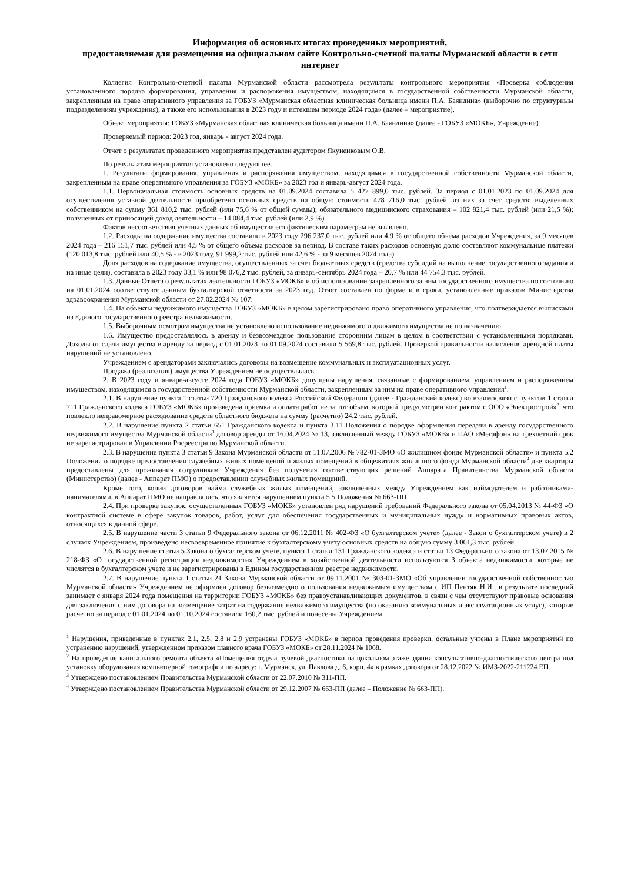Информация об основных итогах проведенных мероприятий,
предоставляемая для размещения на официальном сайте Контрольно-счетной палаты Мурманской области в сети интернет
Коллегия Контрольно-счетной палаты Мурманской области рассмотрела результаты контрольного мероприятия «Проверка соблюдения установленного порядка формирования, управления и распоряжения имуществом, находящимся в государственной собственности Мурманской области, закрепленным на праве оперативного управления за ГОБУЗ «Мурманская областная клиническая больница имени П.А. Баяндина» (выборочно по структурным подразделениям учреждения), а также его использования в 2023 году и истекшем периоде 2024 года» (далее – мероприятие).
Объект мероприятия: ГОБУЗ «Мурманская областная клиническая больница имени П.А. Баяндина» (далее - ГОБУЗ «МОКБ», Учреждение).
Проверяемый период: 2023 год, январь - август 2024 года.
Отчет о результатах проведенного мероприятия представлен аудитором Якуненковым О.В.
По результатам мероприятия установлено следующее.
1. Результаты формирования, управления и распоряжения имуществом, находящимся в государственной собственности Мурманской области, закрепленным на праве оперативного управления за ГОБУЗ «МОКБ» за 2023 год и январь-август 2024 года.
1.1. Первоначальная стоимость основных средств на 01.09.2024 составила 5 427 899,0 тыс. рублей. За период с 01.01.2023 по 01.09.2024 для осуществления уставной деятельности приобретено основных средств на общую стоимость 478 716,0 тыс. рублей, из них за счет средств: выделенных собственником на сумму 361 810,2 тыс. рублей (или 75,6 % от общей суммы); обязательного медицинского страхования – 102 821,4 тыс. рублей (или 21,5 %); полученных от приносящей доход деятельности – 14 084,4 тыс. рублей (или 2,9 %).
Фактов несоответствия учетных данных об имуществе его фактическим параметрам не выявлено.
1.2. Расходы на содержание имущества составили в 2023 году 296 237,0 тыс. рублей или 4,9 % от общего объема расходов Учреждения, за 9 месяцев 2024 года – 216 151,7 тыс. рублей или 4,5 % от общего объема расходов за период. В составе таких расходов основную долю составляют коммунальные платежи (120 013,8 тыс. рублей или 40,5 % - в 2023 году, 91 999,2 тыс. рублей или 42,6 % - за 9 месяцев 2024 года).
Доля расходов на содержание имущества, осуществленных за счет бюджетных средств (средства субсидий на выполнение государственного задания и на иные цели), составила в 2023 году 33,1 % или 98 076,2 тыс. рублей, за январь-сентябрь 2024 года – 20,7 % или 44 754,3 тыс. рублей.
1.3. Данные Отчета о результатах деятельности ГОБУЗ «МОКБ» и об использовании закрепленного за ним государственного имущества по состоянию на 01.01.2024 соответствуют данным бухгалтерской отчетности за 2023 год. Отчет составлен по форме и в сроки, установленные приказом Министерства здравоохранения Мурманской области от 27.02.2024 № 107.
1.4. На объекты недвижимого имущества ГОБУЗ «МОКБ» в целом зарегистрировано право оперативного управления, что подтверждается выписками из Единого государственного реестра недвижимости.
1.5. Выборочным осмотром имущества не установлено использование недвижимого и движимого имущества не по назначению.
1.6. Имущество предоставлялось в аренду и безвозмездное пользование сторонним лицам в целом в соответствии с установленными порядками. Доходы от сдачи имущества в аренду за период с 01.01.2023 по 01.09.2024 составили 5 569,8 тыс. рублей. Проверкой правильности начисления арендной платы нарушений не установлено.
Учреждением с арендаторами заключались договоры на возмещение коммунальных и эксплуатационных услуг.
Продажа (реализация) имущества Учреждением не осуществлялась.
2. В 2023 году и январе-августе 2024 года ГОБУЗ «МОКБ» допущены нарушения, связанные с формированием, управлением и распоряжением имуществом, находящимся в государственной собственности Мурманской области, закрепленным за ним на праве оперативного управления<sup>1</sup>.
2.1. В нарушение пункта 1 статьи 720 Гражданского кодекса Российской Федерации (далее - Гражданский кодекс) во взаимосвязи с пунктом 1 статьи 711 Гражданского кодекса ГОБУЗ «МОКБ» произведена приемка и оплата работ не за тот объем, который предусмотрен контрактом с ООО «Электрострой»<sup>2</sup>, что повлекло неправомерное расходование средств областного бюджета на сумму (расчетно) 24,2 тыс. рублей.
2.2. В нарушение пункта 2 статьи 651 Гражданского кодекса и пункта 3.11 Положения о порядке оформления передачи в аренду государственного недвижимого имущества Мурманской области<sup>3</sup> договор аренды от 16.04.2024 № 13, заключенный между ГОБУЗ «МОКБ» и ПАО «Мегафон» на трехлетний срок не зарегистрирован в Управлении Росреестра по Мурманской области.
2.3. В нарушение пункта 3 статьи 9 Закона Мурманской области от 11.07.2006 № 782-01-ЗМО «О жилищном фонде Мурманской области» и пункта 5.2 Положения о порядке предоставления служебных жилых помещений и жилых помещений в общежитиях жилищного фонда Мурманской области<sup>4</sup> две квартиры предоставлены для проживания сотрудникам Учреждения без получения соответствующих решений Аппарата Правительства Мурманской области (Министерство) (далее - Аппарат ПМО) о предоставлении служебных жилых помещений.
Кроме того, копии договоров найма служебных жилых помещений, заключенных между Учреждением как наймодателем и работниками-нанимателями, в Аппарат ПМО не направлялись, что является нарушением пункта 5.5 Положения № 663-ПП.
2.4. При проверке закупок, осуществленных ГОБУЗ «МОКБ» установлен ряд нарушений требований Федерального закона от 05.04.2013 № 44-ФЗ «О контрактной системе в сфере закупок товаров, работ, услуг для обеспечения государственных и муниципальных нужд» и нормативных правовых актов, относящихся к данной сфере.
2.5. В нарушение части 3 статьи 9 Федерального закона от 06.12.2011 № 402-ФЗ «О бухгалтерском учете» (далее - Закон о бухгалтерском учете) в 2 случаях Учреждением, произведено несвоевременное принятие к бухгалтерскому учету основных средств на общую сумму 3 061,3 тыс. рублей.
2.6. В нарушение статьи 5 Закона о бухгалтерском учете, пункта 1 статьи 131 Гражданского кодекса и статьи 13 Федерального закона от 13.07.2015 № 218-ФЗ «О государственной регистрации недвижимости» Учреждением в хозяйственной деятельности используются 3 объекта недвижимости, которые не числятся в бухгалтерском учете и не зарегистрированы в Едином государственном реестре недвижимости.
2.7. В нарушение пункта 1 статьи 21 Закона Мурманской области от 09.11.2001 № 303-01-ЗМО «Об управлении государственной собственностью Мурманской области» Учреждением не оформлен договор безвозмездного пользования недвижимым имуществом с ИП Пентяк Н.И., в результате последний занимает с января 2024 года помещения на территории ГОБУЗ «МОКБ» без правоустанавливающих документов, в связи с чем отсутствуют правовые основания для заключения с ним договора на возмещение затрат на содержание недвижимого имущества (по оказанию коммунальных и эксплуатационных услуг), которые расчетно за период с 01.01.2024 по 01.10.2024 составили 160,2 тыс. рублей и понесены Учреждением.
<sup>1</sup> Нарушения, приведенные в пунктах 2.1, 2.5, 2.8 и 2.9 устранены ГОБУЗ «МОКБ» в период проведения проверки, остальные учтены в Плане мероприятий по устранению нарушений, утвержденном приказом главного врача ГОБУЗ «МОКБ» от 28.11.2024 № 1068.
<sup>2</sup> На проведение капитального ремонта объекта «Помещения отдела лучевой диагностики на цокольном этаже здания консультативно-диагностического центра под установку оборудования компьютерной томографии по адресу: г. Мурманск, ул. Павлова д. 6, корп. 4» в рамках договора от 28.12.2022 № ИМЗ-2022-211224 ЕП.
<sup>3</sup> Утверждено постановлением Правительства Мурманской области от 22.07.2010 № 311-ПП.
<sup>4</sup> Утверждено постановлением Правительства Мурманской области от 29.12.2007 № 663-ПП (далее – Положение № 663-ПП).